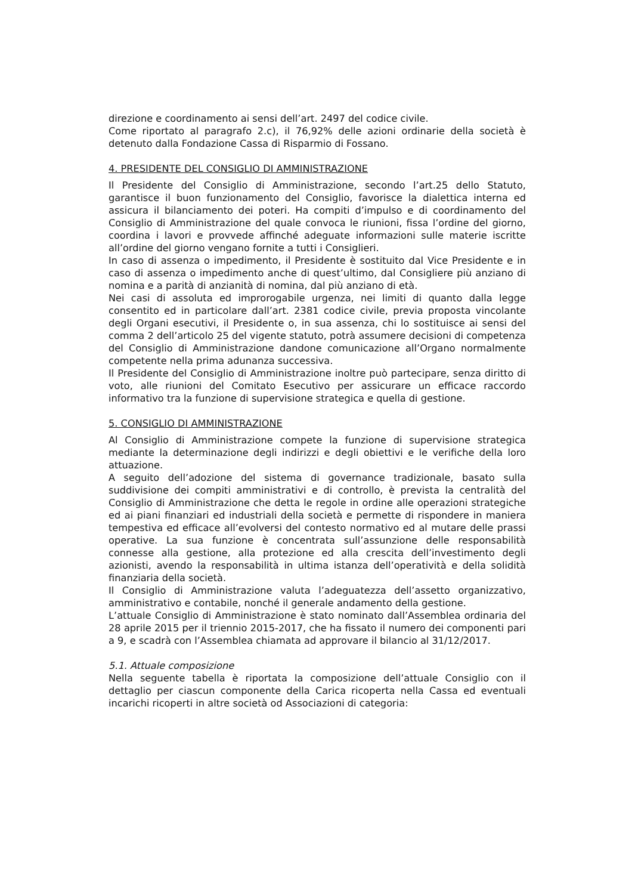direzione e coordinamento ai sensi dell’art. 2497 del codice civile.
Come riportato al paragrafo 2.c), il 76,92% delle azioni ordinarie della società è detenuto dalla Fondazione Cassa di Risparmio di Fossano.
4. PRESIDENTE DEL CONSIGLIO DI AMMINISTRAZIONE
Il Presidente del Consiglio di Amministrazione, secondo l’art.25 dello Statuto, garantisce il buon funzionamento del Consiglio, favorisce la dialettica interna ed assicura il bilanciamento dei poteri. Ha compiti d’impulso e di coordinamento del Consiglio di Amministrazione del quale convoca le riunioni, fissa l’ordine del giorno, coordina i lavori e provvede affinché adeguate informazioni sulle materie iscritte all’ordine del giorno vengano fornite a tutti i Consiglieri.
In caso di assenza o impedimento, il Presidente è sostituito dal Vice Presidente e in caso di assenza o impedimento anche di quest’ultimo, dal Consigliere più anziano di nomina e a parità di anzianità di nomina, dal più anziano di età.
Nei casi di assoluta ed improrogabile urgenza, nei limiti di quanto dalla legge consentito ed in particolare dall’art. 2381 codice civile, previa proposta vincolante degli Organi esecutivi, il Presidente o, in sua assenza, chi lo sostituisce ai sensi del comma 2 dell’articolo 25 del vigente statuto, potrà assumere decisioni di competenza del Consiglio di Amministrazione dandone comunicazione all’Organo normalmente competente nella prima adunanza successiva.
Il Presidente del Consiglio di Amministrazione inoltre può partecipare, senza diritto di voto, alle riunioni del Comitato Esecutivo per assicurare un efficace raccordo informativo tra la funzione di supervisione strategica e quella di gestione.
5. CONSIGLIO DI AMMINISTRAZIONE
Al Consiglio di Amministrazione compete la funzione di supervisione strategica mediante la determinazione degli indirizzi e degli obiettivi e le verifiche della loro attuazione.
A seguito dell’adozione del sistema di governance tradizionale, basato sulla suddivisione dei compiti amministrativi e di controllo, è prevista la centralità del Consiglio di Amministrazione che detta le regole in ordine alle operazioni strategiche ed ai piani finanziari ed industriali della società e permette di rispondere in maniera tempestiva ed efficace all’evolversi del contesto normativo ed al mutare delle prassi operative. La sua funzione è concentrata sull’assunzione delle responsabilità connesse alla gestione, alla protezione ed alla crescita dell’investimento degli azionisti, avendo la responsabilità in ultima istanza dell’operatività e della solidità finanziaria della società.
Il Consiglio di Amministrazione valuta l’adeguatezza dell’assetto organizzativo, amministrativo e contabile, nonché il generale andamento della gestione.
L’attuale Consiglio di Amministrazione è stato nominato dall’Assemblea ordinaria del 28 aprile 2015 per il triennio 2015-2017, che ha fissato il numero dei componenti pari a 9, e scadrà con l’Assemblea chiamata ad approvare il bilancio al 31/12/2017.
5.1. Attuale composizione
Nella seguente tabella è riportata la composizione dell’attuale Consiglio con il dettaglio per ciascun componente della Carica ricoperta nella Cassa ed eventuali incarichi ricoperti in altre società od Associazioni di categoria: